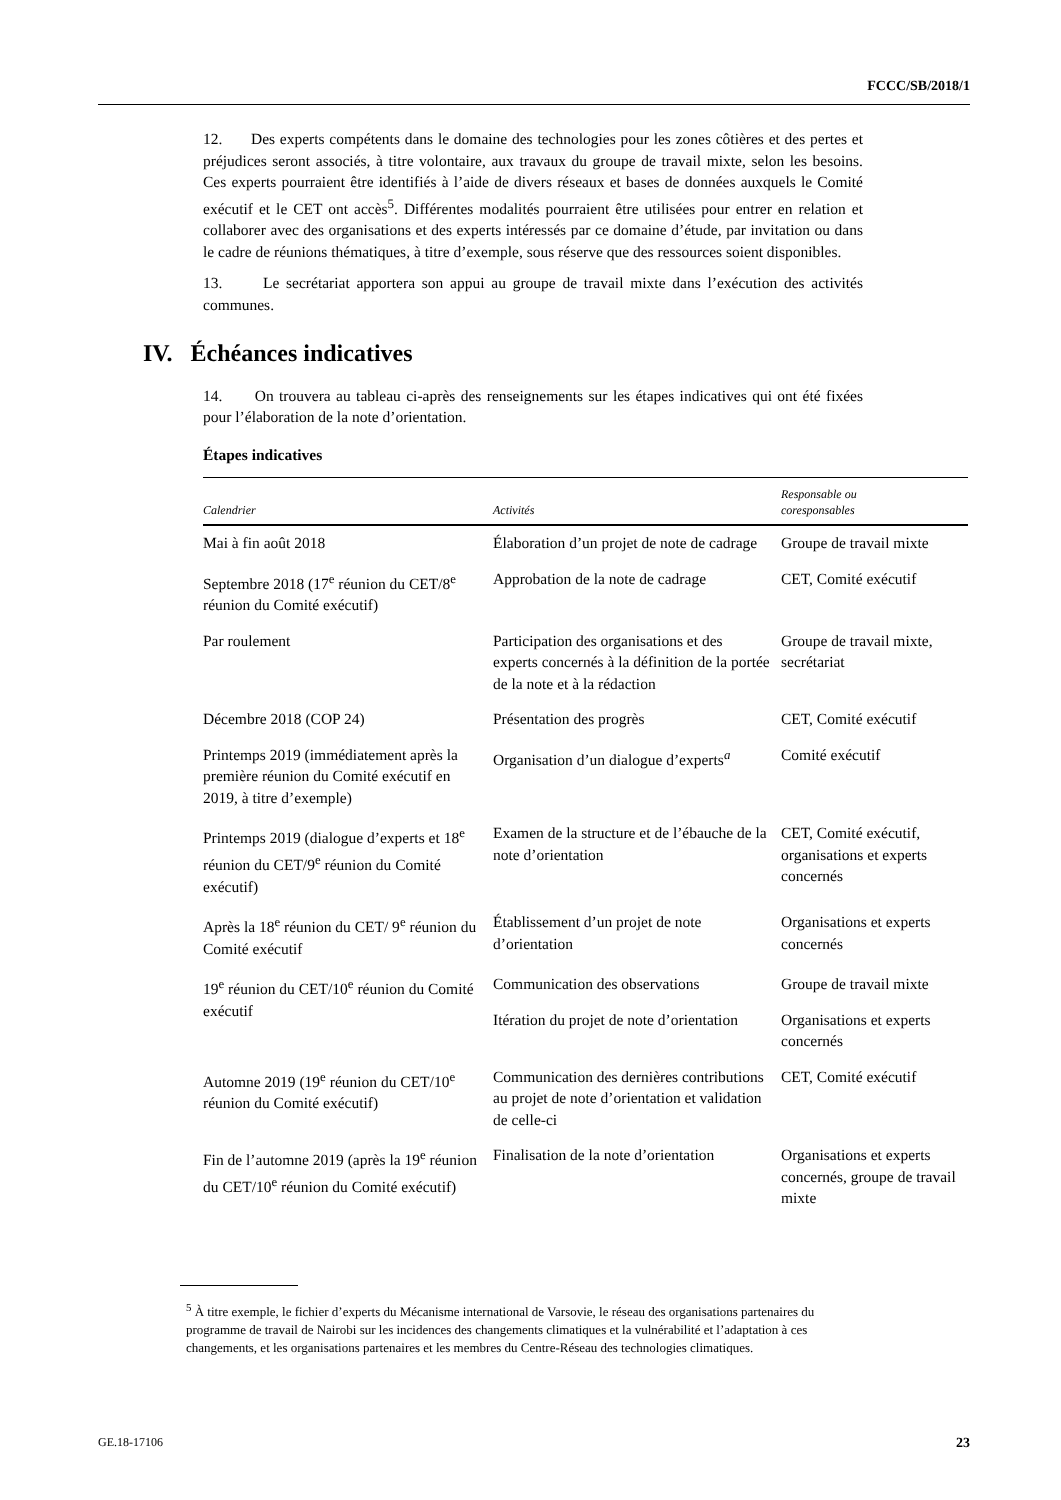FCCC/SB/2018/1
12. Des experts compétents dans le domaine des technologies pour les zones côtières et des pertes et préjudices seront associés, à titre volontaire, aux travaux du groupe de travail mixte, selon les besoins. Ces experts pourraient être identifiés à l’aide de divers réseaux et bases de données auxquels le Comité exécutif et le CET ont accès<sup>5</sup>. Différentes modalités pourraient être utilisées pour entrer en relation et collaborer avec des organisations et des experts intéressés par ce domaine d’étude, par invitation ou dans le cadre de réunions thématiques, à titre d’exemple, sous réserve que des ressources soient disponibles.
13. Le secrétariat apportera son appui au groupe de travail mixte dans l’exécution des activités communes.
IV. Échéances indicatives
14. On trouvera au tableau ci-après des renseignements sur les étapes indicatives qui ont été fixées pour l’élaboration de la note d’orientation.
Étapes indicatives
| Calendrier | Activités | Responsable ou coresponsables |
| --- | --- | --- |
| Mai à fin août 2018 | Élaboration d’un projet de note de cadrage | Groupe de travail mixte |
| Septembre 2018 (17<sup>e</sup> réunion du CET/8<sup>e</sup> réunion du Comité exécutif) | Approbation de la note de cadrage | CET, Comité exécutif |
| Par roulement | Participation des organisations et des experts concernés à la définition de la portée de la note et à la rédaction | Groupe de travail mixte, secrétariat |
| Décembre 2018 (COP 24) | Présentation des progrès | CET, Comité exécutif |
| Printemps 2019 (immédiatement après la première réunion du Comité exécutif en 2019, à titre d’exemple) | Organisation d’un dialogue d’experts<sup>a</sup> | Comité exécutif |
| Printemps 2019 (dialogue d’experts et 18<sup>e</sup> réunion du CET/9<sup>e</sup> réunion du Comité exécutif) | Examen de la structure et de l’ébauche de la note d’orientation | CET, Comité exécutif, organisations et experts concernés |
| Après la 18<sup>e</sup> réunion du CET/ 9<sup>e</sup> réunion du Comité exécutif | Établissement d’un projet de note d’orientation | Organisations et experts concernés |
| 19<sup>e</sup> réunion du CET/10<sup>e</sup> réunion du Comité exécutif | Communication des observations | Groupe de travail mixte |
| | Itération du projet de note d’orientation | Organisations et experts concernés |
| Automne 2019 (19<sup>e</sup> réunion du CET/10<sup>e</sup> réunion du Comité exécutif) | Communication des dernières contributions au projet de note d’orientation et validation de celle-ci | CET, Comité exécutif |
| Fin de l’automne 2019 (après la 19<sup>e</sup> réunion du CET/10<sup>e</sup> réunion du Comité exécutif) | Finalisation de la note d’orientation | Organisations et experts concernés, groupe de travail mixte |
<sup>5</sup> À titre exemple, le fichier d’experts du Mécanisme international de Varsovie, le réseau des organisations partenaires du programme de travail de Nairobi sur les incidences des changements climatiques et la vulnérabilité et l’adaptation à ces changements, et les organisations partenaires et les membres du Centre-Réseau des technologies climatiques.
GE.18-17106 23